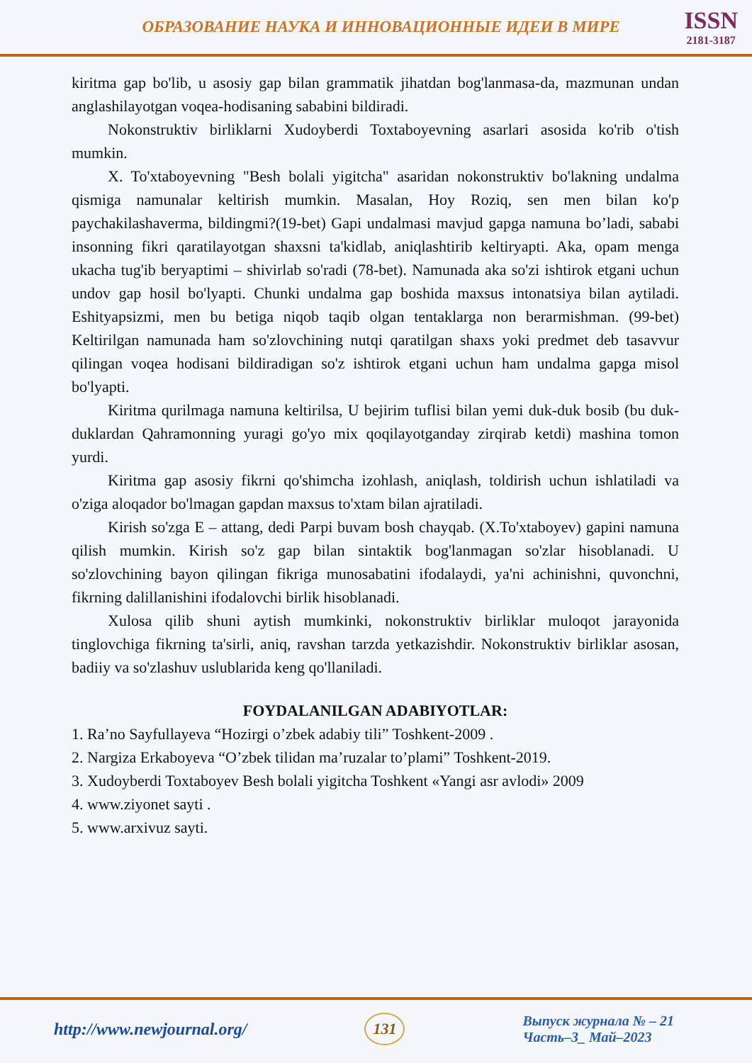ОБРАЗОВАНИЕ НАУКА И ИННОВАЦИОННЫЕ ИДЕИ В МИРЕ
ISSN
2181-3187
kiritma gap bo'lib, u asosiy gap bilan grammatik jihatdan bog'lanmasa-da, mazmunan undan anglashilayotgan voqea-hodisaning sababini bildiradi.
Nokonstruktiv birliklarni Xudoyberdi Toxtaboyevning asarlari asosida ko'rib o'tish mumkin.
X. To'xtaboyevning "Besh bolali yigitcha" asaridan nokonstruktiv bo'lakning undalma qismiga namunalar keltirish mumkin. Masalan, Hoy Roziq, sen men bilan ko'p paychakilashaverma, bildingmi?(19-bet) Gapi undalmasi mavjud gapga namuna bo’ladi, sababi insonning fikri qaratilayotgan shaxsni ta'kidlab, aniqlashtirib keltiryapti. Aka, opam menga ukacha tug'ib beryaptimi – shivirlab so'radi (78-bet). Namunada aka so'zi ishtirok etgani uchun undov gap hosil bo'lyapti. Chunki undalma gap boshida maxsus intonatsiya bilan aytiladi. Eshityapsizmi, men bu betiga niqob taqib olgan tentaklarga non berarmishman. (99-bet) Keltirilgan namunada ham so'zlovchining nutqi qaratilgan shaxs yoki predmet deb tasavvur qilingan voqea hodisani bildiradigan so'z ishtirok etgani uchun ham undalma gapga misol bo'lyapti.
Kiritma qurilmaga namuna keltirilsa, U bejirim tuflisi bilan yemi duk-duk bosib (bu duk-duklardan Qahramonning yuragi go'yo mix qoqilayotganday zirqirab ketdi) mashina tomon yurdi.
Kiritma gap asosiy fikrni qo'shimcha izohlash, aniqlash, toldirish uchun ishlatiladi va o'ziga aloqador bo'lmagan gapdan maxsus to'xtam bilan ajratiladi.
Kirish so'zga E – attang, dedi Parpi buvam bosh chayqab. (X.To'xtaboyev) gapini namuna qilish mumkin. Kirish so'z gap bilan sintaktik bog'lanmagan so'zlar hisoblanadi. U so'zlovchining bayon qilingan fikriga munosabatini ifodalaydi, ya'ni achinishni, quvonchni, fikrning dalillanishini ifodalovchi birlik hisoblanadi.
Xulosa qilib shuni aytish mumkinki, nokonstruktiv birliklar muloqot jarayonida tinglovchiga fikrning ta'sirli, aniq, ravshan tarzda yetkazishdir. Nokonstruktiv birliklar asosan, badiiy va so'zlashuv uslublarida keng qo'llaniladi.
FOYDALANILGAN ADABIYOTLAR:
1. Ra’no Sayfullayeva “Hozirgi o’zbek adabiy tili” Toshkent-2009 .
2. Nargiza Erkaboyeva “O’zbek tilidan ma’ruzalar to’plami” Toshkent-2019.
3. Xudoyberdi Toxtaboyev Besh bolali yigitcha Toshkent «Yangi asr avlodi» 2009
4. www.ziyonet sayti .
5. www.arxivuz sayti.
http://www.newjournal.org/ 131
Выпуск журнала № – 21
Часть–3_ Май–2023